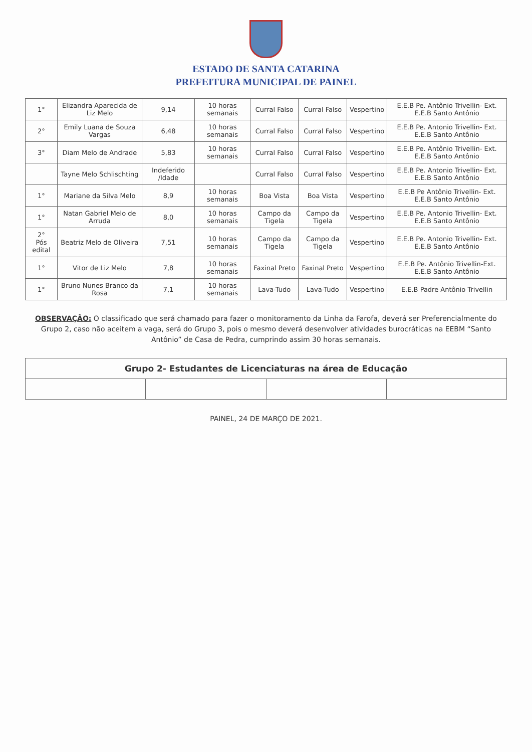ESTADO DE SANTA CATARINA
PREFEITURA MUNICIPAL DE PAINEL
| 1° | Elizandra Aparecida de Liz Melo | 9,14 | 10 horas semanais | Curral Falso | Curral Falso | Vespertino | E.E.B Pe. Antônio Trivellin- Ext. E.E.B Santo Antônio |
| 2° | Emily Luana de Souza Vargas | 6,48 | 10 horas semanais | Curral Falso | Curral Falso | Vespertino | E.E.B Pe. Antonio Trivellin- Ext. E.E.B Santo Antônio |
| 3° | Diam Melo de Andrade | 5,83 | 10 horas semanais | Curral Falso | Curral Falso | Vespertino | E.E.B Pe. Antônio Trivellin- Ext. E.E.B Santo Antônio |
| | Tayne Melo Schlischting | Indeferido /Idade | | Curral Falso | Curral Falso | Vespertino | E.E.B Pe. Antonio Trivellin- Ext. E.E.B Santo Antônio |
| 1° | Mariane da Silva Melo | 8,9 | 10 horas semanais | Boa Vista | Boa Vista | Vespertino | E.E.B Pe Antônio Trivellin- Ext. E.E.B Santo Antônio |
| 1° | Natan Gabriel Melo de Arruda | 8,0 | 10 horas semanais | Campo da Tigela | Campo da Tigela | Vespertino | E.E.B Pe. Antonio Trivellin- Ext. E.E.B Santo Antônio |
| 2° Pós edital | Beatriz Melo de Oliveira | 7,51 | 10 horas semanais | Campo da Tigela | Campo da Tigela | Vespertino | E.E.B Pe. Antonio Trivellin- Ext. E.E.B Santo Antônio |
| 1° | Vitor de Liz Melo | 7,8 | 10 horas semanais | Faxinal Preto | Faxinal Preto | Vespertino | E.E.B Pe. Antônio Trivellin-Ext. E.E.B Santo Antônio |
| 1° | Bruno Nunes Branco da Rosa | 7,1 | 10 horas semanais | Lava-Tudo | Lava-Tudo | Vespertino | E.E.B Padre Antônio Trivellin |
OBSERVAÇÃO: O classificado que será chamado para fazer o monitoramento da Linha da Farofa, deverá ser Preferencialmente do Grupo 2, caso não aceitem a vaga, será do Grupo 3, pois o mesmo deverá desenvolver atividades burocráticas na EEBM “Santo Antônio” de Casa de Pedra, cumprindo assim 30 horas semanais.
| Grupo 2- Estudantes de Licenciaturas na área de Educação | | | |
| --- | --- | --- | --- |
PAINEL, 24 DE MARÇO DE 2021.